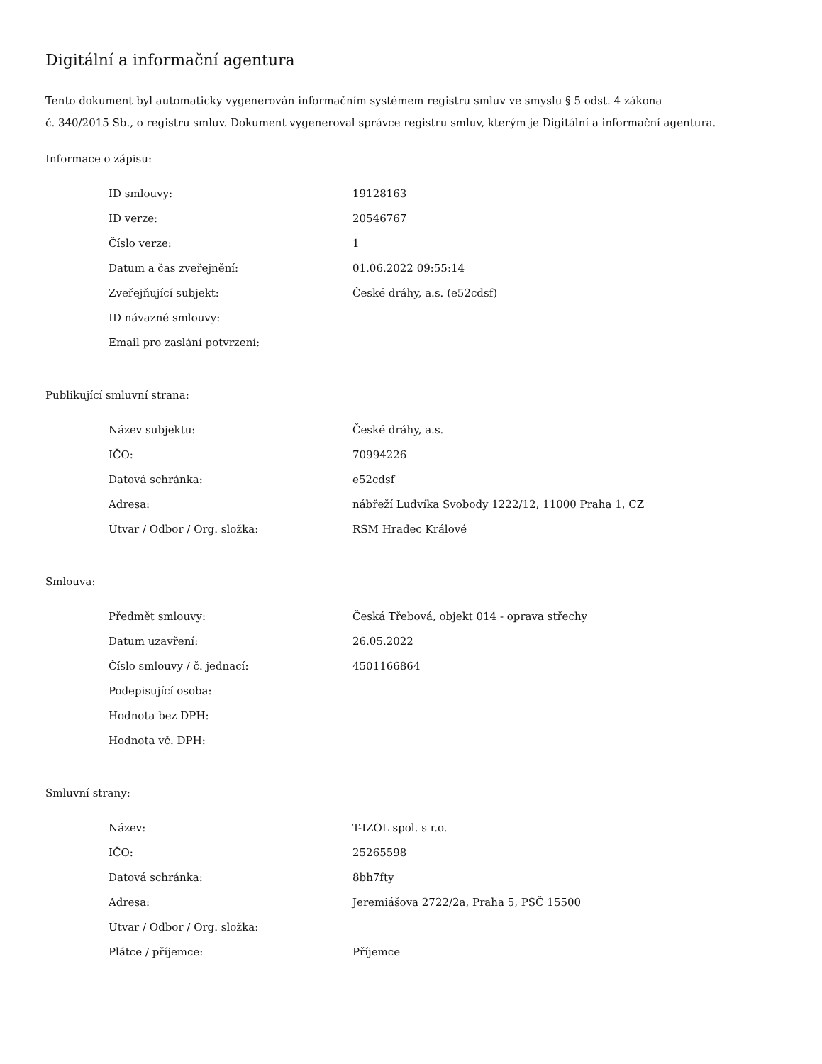Digitální a informační agentura
Tento dokument byl automaticky vygenerován informačním systémem registru smluv ve smyslu § 5 odst. 4 zákona
č. 340/2015 Sb., o registru smluv. Dokument vygeneroval správce registru smluv, kterým je Digitální a informační agentura.
Informace o zápisu:
| ID smlouvy: | 19128163 |
| ID verze: | 20546767 |
| Číslo verze: | 1 |
| Datum a čas zveřejnění: | 01.06.2022 09:55:14 |
| Zveřejňující subjekt: | České dráhy, a.s. (e52cdsf) |
| ID návazné smlouvy: | |
| Email pro zaslání potvrzení: | |
Publikující smluvní strana:
| Název subjektu: | České dráhy, a.s. |
| IČO: | 70994226 |
| Datová schránka: | e52cdsf |
| Adresa: | nábřeží Ludvíka Svobody 1222/12, 11000 Praha 1, CZ |
| Útvar / Odbor / Org. složka: | RSM Hradec Králové |
Smlouva:
| Předmět smlouvy: | Česká Třebová, objekt 014 - oprava střechy |
| Datum uzavření: | 26.05.2022 |
| Číslo smlouvy / č. jednací: | 4501166864 |
| Podepisující osoba: | |
| Hodnota bez DPH: | |
| Hodnota vč. DPH: | |
Smluvní strany:
| Název: | T-IZOL spol. s r.o. |
| IČO: | 25265598 |
| Datová schránka: | 8bh7fty |
| Adresa: | Jeremiášova 2722/2a, Praha 5, PSČ 15500 |
| Útvar / Odbor / Org. složka: | |
| Plátce / příjemce: | Příjemce |